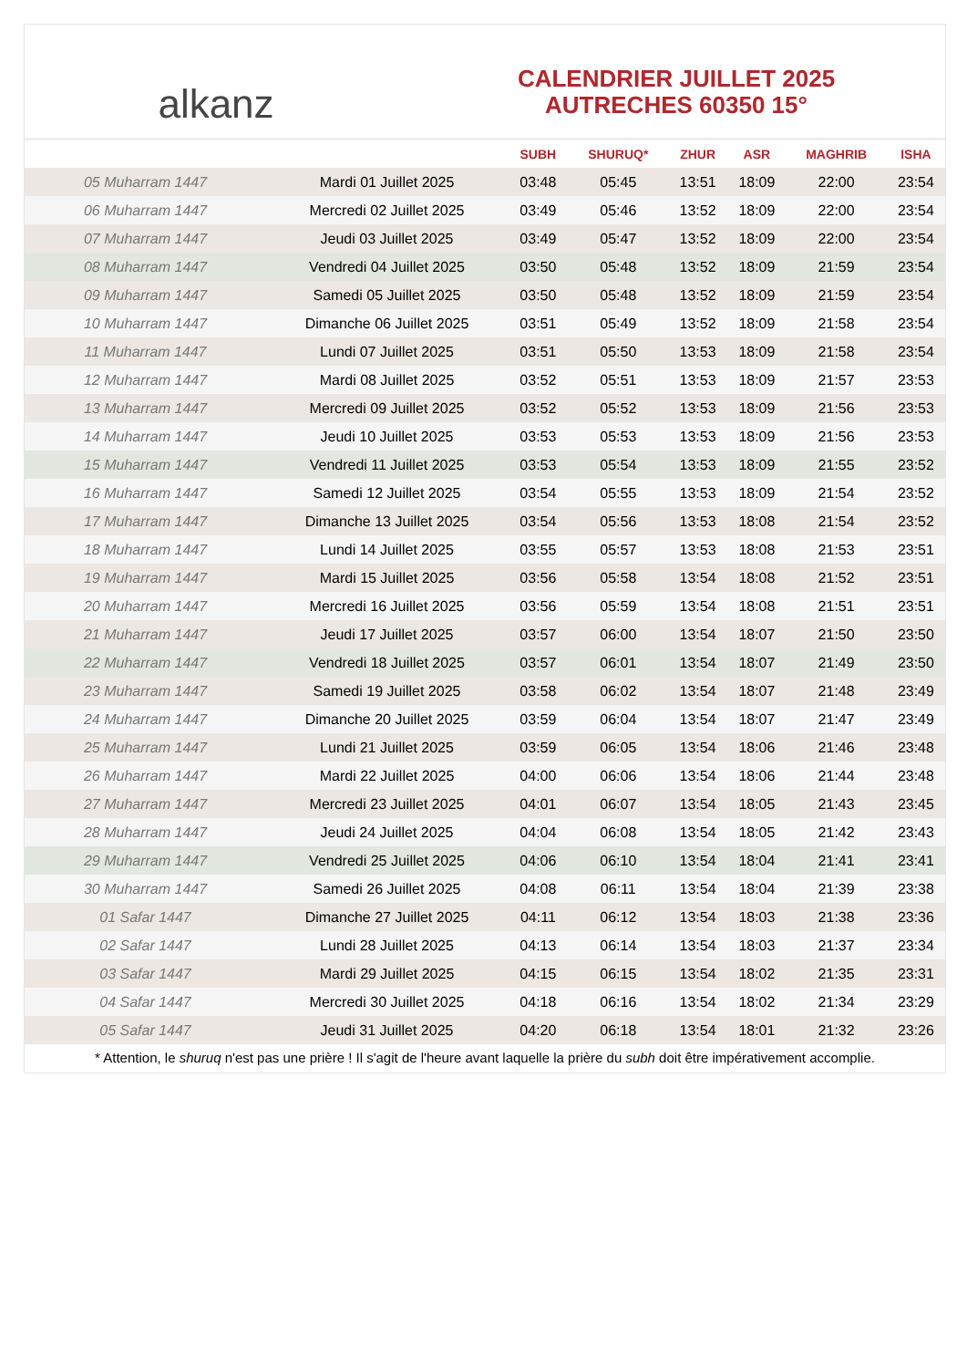alkanz
CALENDRIER JUILLET 2025
AUTRECHES 60350 15°
| | | SUBH | SHURUQ* | ZHUR | ASR | MAGHRIB | ISHA |
| --- | --- | --- | --- | --- | --- | --- | --- |
| 05 Muharram 1447 | Mardi 01 Juillet 2025 | 03:48 | 05:45 | 13:51 | 18:09 | 22:00 | 23:54 |
| 06 Muharram 1447 | Mercredi 02 Juillet 2025 | 03:49 | 05:46 | 13:52 | 18:09 | 22:00 | 23:54 |
| 07 Muharram 1447 | Jeudi 03 Juillet 2025 | 03:49 | 05:47 | 13:52 | 18:09 | 22:00 | 23:54 |
| 08 Muharram 1447 | Vendredi 04 Juillet 2025 | 03:50 | 05:48 | 13:52 | 18:09 | 21:59 | 23:54 |
| 09 Muharram 1447 | Samedi 05 Juillet 2025 | 03:50 | 05:48 | 13:52 | 18:09 | 21:59 | 23:54 |
| 10 Muharram 1447 | Dimanche 06 Juillet 2025 | 03:51 | 05:49 | 13:52 | 18:09 | 21:58 | 23:54 |
| 11 Muharram 1447 | Lundi 07 Juillet 2025 | 03:51 | 05:50 | 13:53 | 18:09 | 21:58 | 23:54 |
| 12 Muharram 1447 | Mardi 08 Juillet 2025 | 03:52 | 05:51 | 13:53 | 18:09 | 21:57 | 23:53 |
| 13 Muharram 1447 | Mercredi 09 Juillet 2025 | 03:52 | 05:52 | 13:53 | 18:09 | 21:56 | 23:53 |
| 14 Muharram 1447 | Jeudi 10 Juillet 2025 | 03:53 | 05:53 | 13:53 | 18:09 | 21:56 | 23:53 |
| 15 Muharram 1447 | Vendredi 11 Juillet 2025 | 03:53 | 05:54 | 13:53 | 18:09 | 21:55 | 23:52 |
| 16 Muharram 1447 | Samedi 12 Juillet 2025 | 03:54 | 05:55 | 13:53 | 18:09 | 21:54 | 23:52 |
| 17 Muharram 1447 | Dimanche 13 Juillet 2025 | 03:54 | 05:56 | 13:53 | 18:08 | 21:54 | 23:52 |
| 18 Muharram 1447 | Lundi 14 Juillet 2025 | 03:55 | 05:57 | 13:53 | 18:08 | 21:53 | 23:51 |
| 19 Muharram 1447 | Mardi 15 Juillet 2025 | 03:56 | 05:58 | 13:54 | 18:08 | 21:52 | 23:51 |
| 20 Muharram 1447 | Mercredi 16 Juillet 2025 | 03:56 | 05:59 | 13:54 | 18:08 | 21:51 | 23:51 |
| 21 Muharram 1447 | Jeudi 17 Juillet 2025 | 03:57 | 06:00 | 13:54 | 18:07 | 21:50 | 23:50 |
| 22 Muharram 1447 | Vendredi 18 Juillet 2025 | 03:57 | 06:01 | 13:54 | 18:07 | 21:49 | 23:50 |
| 23 Muharram 1447 | Samedi 19 Juillet 2025 | 03:58 | 06:02 | 13:54 | 18:07 | 21:48 | 23:49 |
| 24 Muharram 1447 | Dimanche 20 Juillet 2025 | 03:59 | 06:04 | 13:54 | 18:07 | 21:47 | 23:49 |
| 25 Muharram 1447 | Lundi 21 Juillet 2025 | 03:59 | 06:05 | 13:54 | 18:06 | 21:46 | 23:48 |
| 26 Muharram 1447 | Mardi 22 Juillet 2025 | 04:00 | 06:06 | 13:54 | 18:06 | 21:44 | 23:48 |
| 27 Muharram 1447 | Mercredi 23 Juillet 2025 | 04:01 | 06:07 | 13:54 | 18:05 | 21:43 | 23:45 |
| 28 Muharram 1447 | Jeudi 24 Juillet 2025 | 04:04 | 06:08 | 13:54 | 18:05 | 21:42 | 23:43 |
| 29 Muharram 1447 | Vendredi 25 Juillet 2025 | 04:06 | 06:10 | 13:54 | 18:04 | 21:41 | 23:41 |
| 30 Muharram 1447 | Samedi 26 Juillet 2025 | 04:08 | 06:11 | 13:54 | 18:04 | 21:39 | 23:38 |
| 01 Safar 1447 | Dimanche 27 Juillet 2025 | 04:11 | 06:12 | 13:54 | 18:03 | 21:38 | 23:36 |
| 02 Safar 1447 | Lundi 28 Juillet 2025 | 04:13 | 06:14 | 13:54 | 18:03 | 21:37 | 23:34 |
| 03 Safar 1447 | Mardi 29 Juillet 2025 | 04:15 | 06:15 | 13:54 | 18:02 | 21:35 | 23:31 |
| 04 Safar 1447 | Mercredi 30 Juillet 2025 | 04:18 | 06:16 | 13:54 | 18:02 | 21:34 | 23:29 |
| 05 Safar 1447 | Jeudi 31 Juillet 2025 | 04:20 | 06:18 | 13:54 | 18:01 | 21:32 | 23:26 |
* Attention, le shuruq n'est pas une prière ! Il s'agit de l'heure avant laquelle la prière du subh doit être impérativement accomplie.